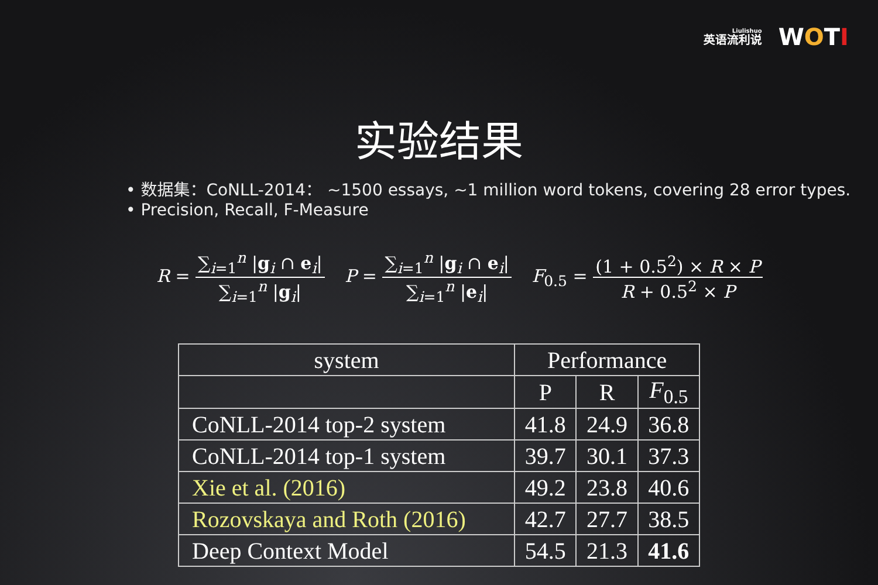Liulishuo
英语流利说
WOTI
实验结果
• 数据集：CoNLL-2014： ~1500 essays, ~1 million word tokens, covering 28 error types.
• Precision, Recall, F-Measure
R = ∑<sub>i=1</sub><sup>n</sup> |g<sub>i</sub> ∩ e<sub>i</sub>| ∑<sub>i=1</sub><sup>n</sup> |g<sub>i</sub>| P = ∑<sub>i=1</sub><sup>n</sup> |g<sub>i</sub> ∩ e<sub>i</sub>| ∑<sub>i=1</sub><sup>n</sup> |e<sub>i</sub>|
F<sub>0.5</sub> = (1 + 0.5<sup>2</sup>) × R × P R + 0.5<sup>2</sup> × P
| system | Performance | | |
| --- | --- | --- | --- |
| | P | R | F<sub>0.5</sub> |
| CoNLL-2014 top-2 system | 41.8 | 24.9 | 36.8 |
| CoNLL-2014 top-1 system | 39.7 | 30.1 | 37.3 |
| Xie et al. (2016) | 49.2 | 23.8 | 40.6 |
| Rozovskaya and Roth (2016) | 42.7 | 27.7 | 38.5 |
| Deep Context Model | 54.5 | 21.3 | 41.6 |